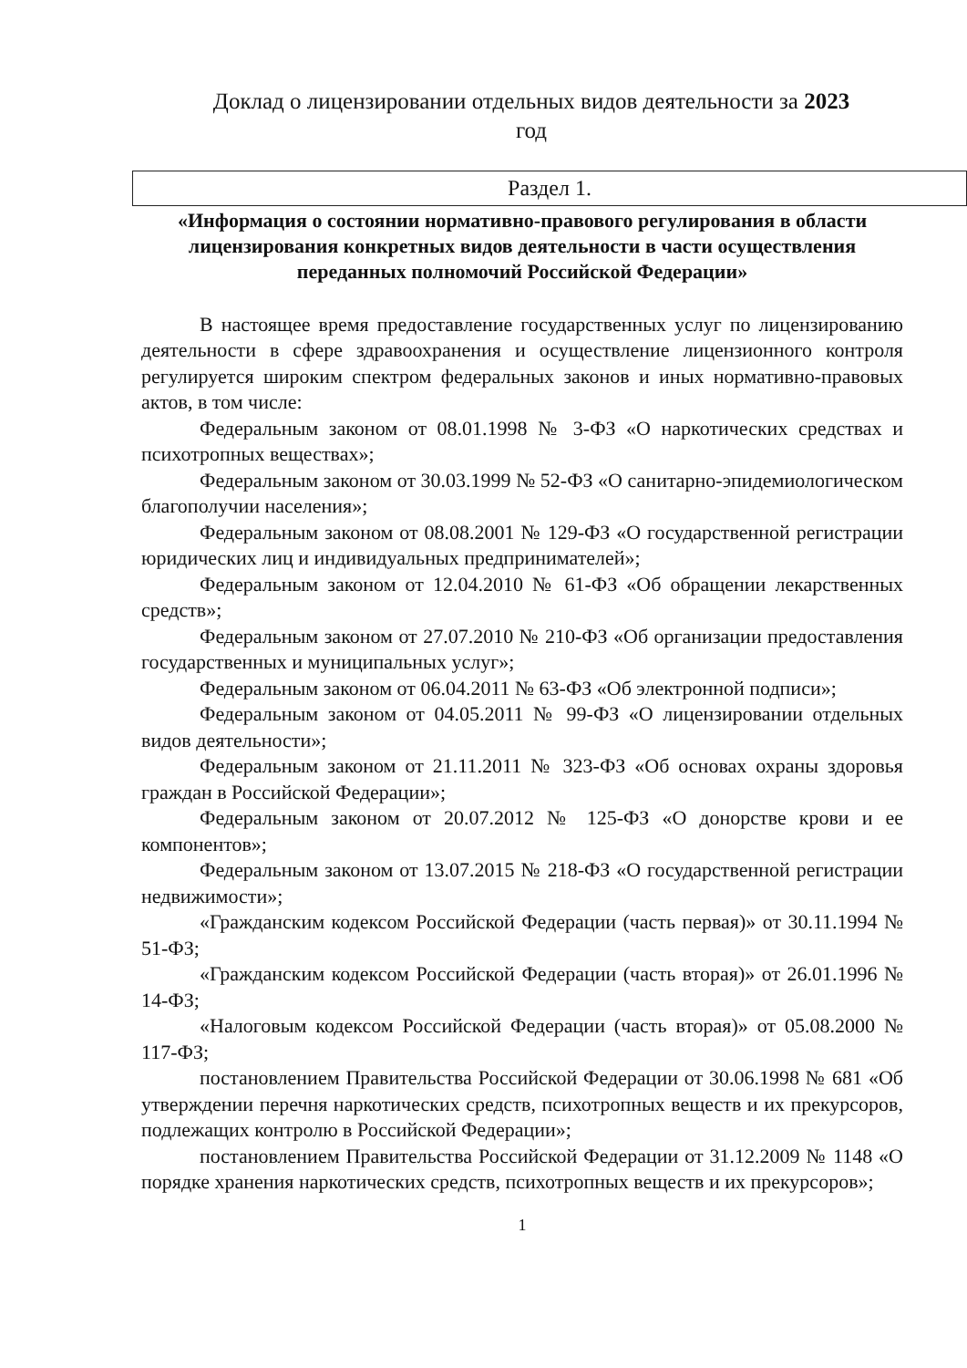Доклад о лицензировании отдельных видов деятельности за 2023
год
Раздел 1.
«Информация о состоянии нормативно-правового регулирования в области лицензирования конкретных видов деятельности в части осуществления переданных полномочий Российской Федерации»
В настоящее время предоставление государственных услуг по лицензированию деятельности в сфере здравоохранения и осуществление лицензионного контроля регулируется широким спектром федеральных законов и иных нормативно-правовых актов, в том числе:
Федеральным законом от 08.01.1998 № 3-ФЗ «О наркотических средствах и психотропных веществах»;
Федеральным законом от 30.03.1999 № 52-ФЗ «О санитарно-эпидемиологическом благополучии населения»;
Федеральным законом от 08.08.2001 № 129-ФЗ «О государственной регистрации юридических лиц и индивидуальных предпринимателей»;
Федеральным законом от 12.04.2010 № 61-ФЗ «Об обращении лекарственных средств»;
Федеральным законом от 27.07.2010 № 210-ФЗ «Об организации предоставления государственных и муниципальных услуг»;
Федеральным законом от 06.04.2011 № 63-ФЗ «Об электронной подписи»;
Федеральным законом от 04.05.2011 № 99-ФЗ «О лицензировании отдельных видов деятельности»;
Федеральным законом от 21.11.2011 № 323-ФЗ «Об основах охраны здоровья граждан в Российской Федерации»;
Федеральным законом от 20.07.2012 № 125-ФЗ «О донорстве крови и ее компонентов»;
Федеральным законом от 13.07.2015 № 218-ФЗ «О государственной регистрации недвижимости»;
«Гражданским кодексом Российской Федерации (часть первая)» от 30.11.1994 № 51-ФЗ;
«Гражданским кодексом Российской Федерации (часть вторая)» от 26.01.1996 № 14-ФЗ;
«Налоговым кодексом Российской Федерации (часть вторая)» от 05.08.2000 № 117-ФЗ;
постановлением Правительства Российской Федерации от 30.06.1998 № 681 «Об утверждении перечня наркотических средств, психотропных веществ и их прекурсоров, подлежащих контролю в Российской Федерации»;
постановлением Правительства Российской Федерации от 31.12.2009 № 1148 «О порядке хранения наркотических средств, психотропных веществ и их прекурсоров»;
1